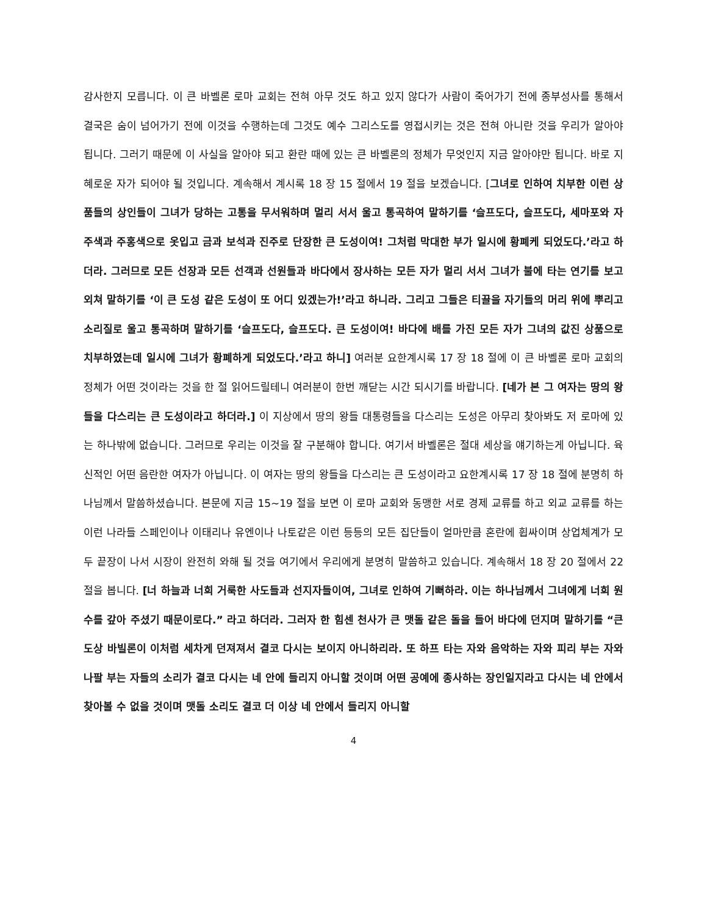감사한지 모릅니다. 이 큰 바벨론 로마 교회는 전혀 아무 것도 하고 있지 않다가 사람이 죽어가기 전에 종부성사를 통해서 결국은 숨이 넘어가기 전에 이것을 수행하는데 그것도 예수 그리스도를 영접시키는 것은 전혀 아니란 것을 우리가 알아야 됩니다. 그러기 때문에 이 사실을 알아야 되고 환란 때에 있는 큰 바벨론의 정체가 무엇인지 지금 알아야만 됩니다. 바로 지혜로운 자가 되어야 될 것입니다. 계속해서 계시록 18 장 15 절에서 19 절을 보겠습니다. [그녀로 인하여 치부한 이런 상품들의 상인들이 그녀가 당하는 고통을 무서워하며 멀리 서서 울고 통곡하여 말하기를 ‘슬프도다, 슬프도다, 세마포와 자주색과 주홍색으로 옷입고 금과 보석과 진주로 단장한 큰 도성이여! 그처럼 막대한 부가 일시에 황폐케 되었도다.’라고 하더라. 그러므로 모든 선장과 모든 선객과 선원들과 바다에서 장사하는 모든 자가 멀리 서서 그녀가 불에 타는 연기를 보고 외쳐 말하기를 ‘이 큰 도성 같은 도성이 또 어디 있겠는가!’라고 하니라. 그리고 그들은 티끌을 자기들의 머리 위에 뿌리고 소리질로 울고 통곡하며 말하기를 ‘슬프도다, 슬프도다. 큰 도성이여! 바다에 배를 가진 모든 자가 그녀의 값진 상품으로 치부하였는데 일시에 그녀가 황폐하게 되었도다.’라고 하니] 여러분 요한계시록 17 장 18 절에 이 큰 바벨론 로마 교회의 정체가 어떤 것이라는 것을 한 절 읽어드릴테니 여러분이 한번 깨닫는 시간 되시기를 바랍니다. [네가 본 그 여자는 땅의 왕들을 다스리는 큰 도성이라고 하더라.] 이 지상에서 땅의 왕들 대통령들을 다스리는 도성은 아무리 찾아봐도 저 로마에 있는 하나밖에 없습니다. 그러므로 우리는 이것을 잘 구분해야 합니다. 여기서 바벨론은 절대 세상을 얘기하는게 아닙니다. 육신적인 어떤 음란한 여자가 아닙니다. 이 여자는 땅의 왕들을 다스리는 큰 도성이라고 요한계시록 17 장 18 절에 분명히 하나님께서 말씀하셨습니다. 본문에 지금 15~19 절을 보면 이 로마 교회와 동맹한 서로 경제 교류를 하고 외교 교류를 하는 이런 나라들 스페인이나 이태리나 유엔이나 나토같은 이런 등등의 모든 집단들이 얼마만큼 혼란에 휩싸이며 상업체계가 모두 끝장이 나서 시장이 완전히 와해 될 것을 여기에서 우리에게 분명히 말씀하고 있습니다. 계속해서 18 장 20 절에서 22 절을 봅니다. [너 하늘과 너희 거룩한 사도들과 선지자들이여, 그녀로 인하여 기뻐하라. 이는 하나님께서 그녀에게 너희 원수를 갚아 주셨기 때문이로다.” 라고 하더라. 그러자 한 힘센 천사가 큰 맷돌 같은 돌을 들어 바다에 던지며 말하기를 “큰 도상 바빌론이 이처럼 세차게 던져져서 결코 다시는 보이지 아니하리라. 또 하프 타는 자와 음악하는 자와 피리 부는 자와 나팔 부는 자들의 소리가 결코 다시는 네 안에 들리지 아니할 것이며 어떤 공예에 종사하는 장인일지라고 다시는 네 안에서 찾아볼 수 없을 것이며 맷돌 소리도 결코 더 이상 네 안에서 들리지 아니할
4